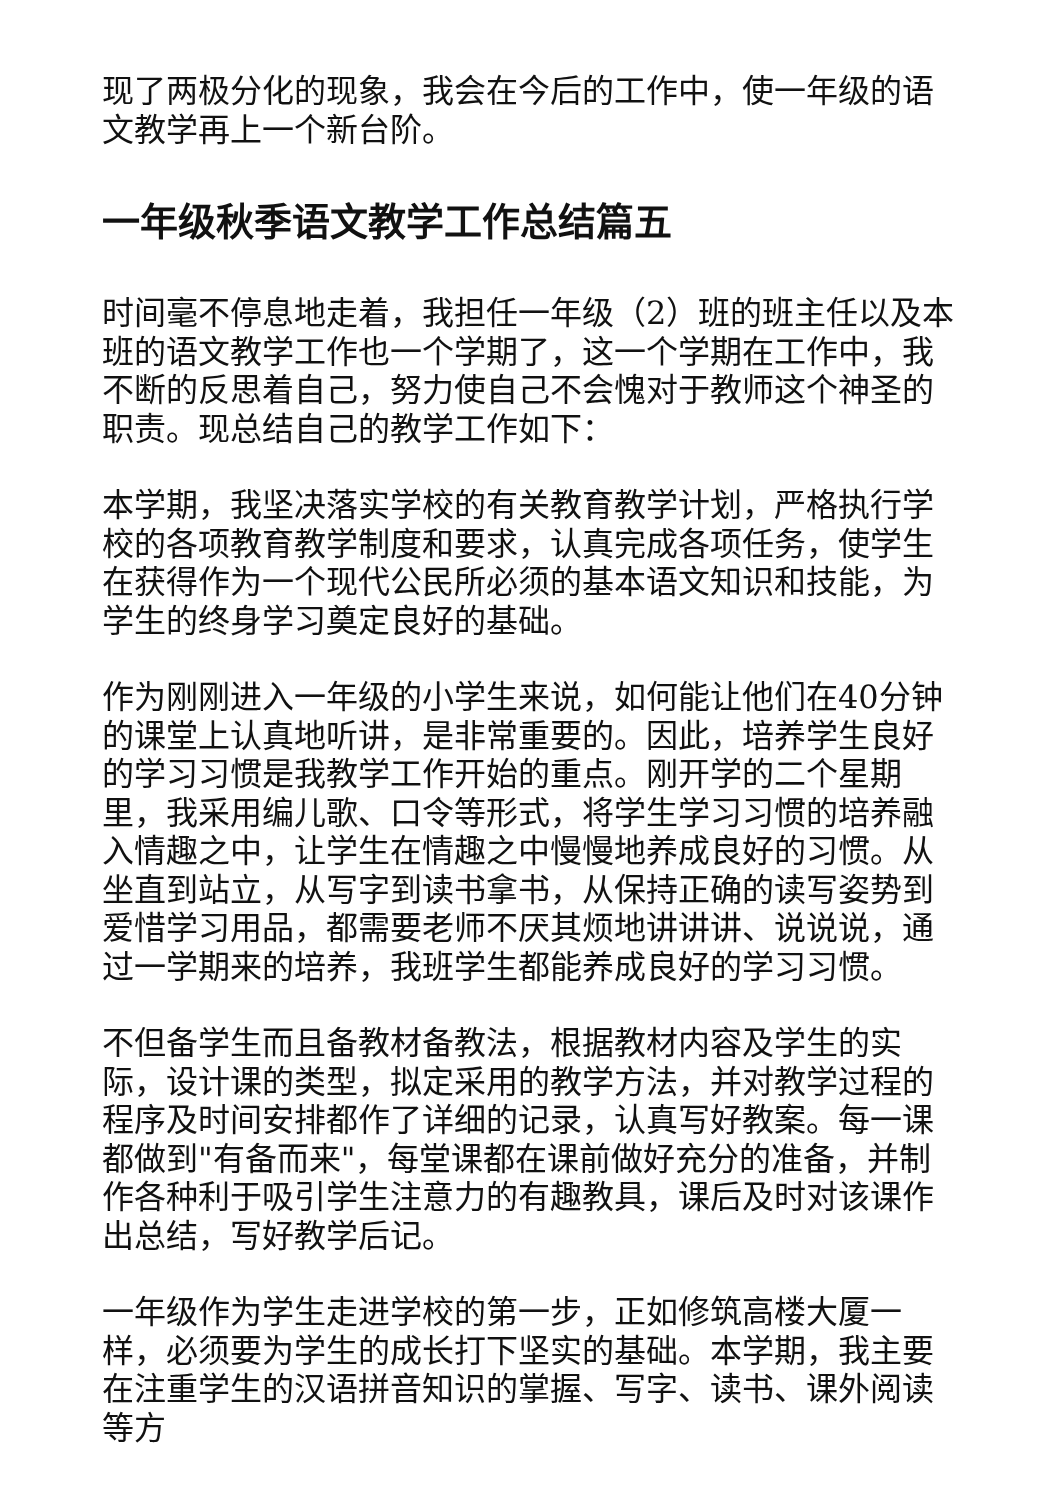现了两极分化的现象，我会在今后的工作中，使一年级的语文教学再上一个新台阶。
一年级秋季语文教学工作总结篇五
时间毫不停息地走着，我担任一年级（2）班的班主任以及本班的语文教学工作也一个学期了，这一个学期在工作中，我不断的反思着自己，努力使自己不会愧对于教师这个神圣的职责。现总结自己的教学工作如下：
本学期，我坚决落实学校的有关教育教学计划，严格执行学校的各项教育教学制度和要求，认真完成各项任务，使学生在获得作为一个现代公民所必须的基本语文知识和技能，为学生的终身学习奠定良好的基础。
作为刚刚进入一年级的小学生来说，如何能让他们在40分钟的课堂上认真地听讲，是非常重要的。因此，培养学生良好的学习习惯是我教学工作开始的重点。刚开学的二个星期里，我采用编儿歌、口令等形式，将学生学习习惯的培养融入情趣之中，让学生在情趣之中慢慢地养成良好的习惯。从坐直到站立，从写字到读书拿书，从保持正确的读写姿势到爱惜学习用品，都需要老师不厌其烦地讲讲讲、说说说，通过一学期来的培养，我班学生都能养成良好的学习习惯。
不但备学生而且备教材备教法，根据教材内容及学生的实际，设计课的类型，拟定采用的教学方法，并对教学过程的程序及时间安排都作了详细的记录，认真写好教案。每一课都做到"有备而来"，每堂课都在课前做好充分的准备，并制作各种利于吸引学生注意力的有趣教具，课后及时对该课作出总结，写好教学后记。
一年级作为学生走进学校的第一步，正如修筑高楼大厦一样，必须要为学生的成长打下坚实的基础。本学期，我主要在注重学生的汉语拼音知识的掌握、写字、读书、课外阅读等方